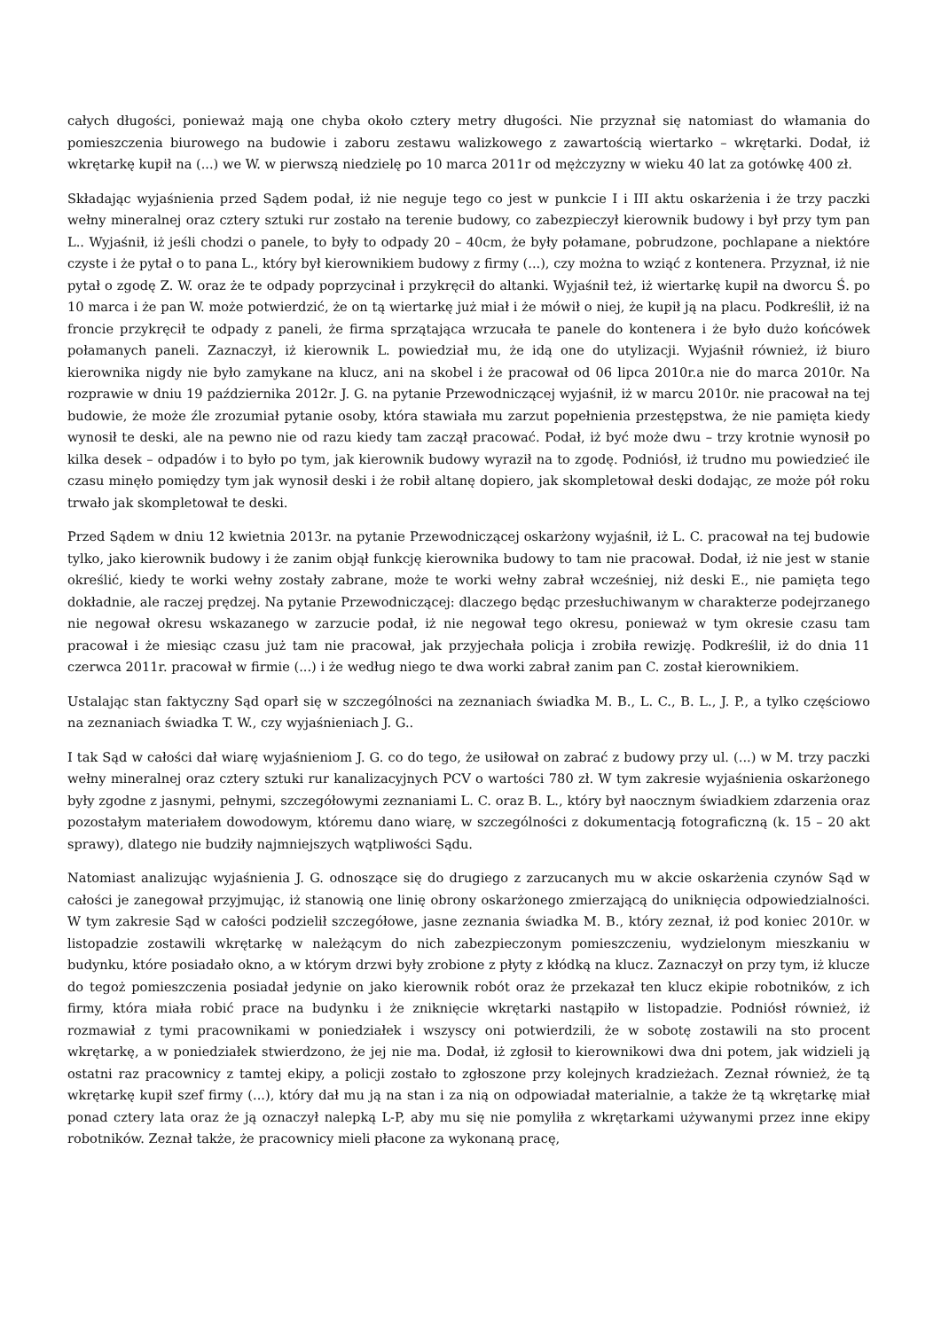całych długości, ponieważ mają one chyba około cztery metry długości. Nie przyznał się natomiast do włamania do pomieszczenia biurowego na budowie i zaboru zestawu walizkowego z zawartością wiertarko – wkrętarki. Dodał, iż wkrętarkę kupił na (...) we W. w pierwszą niedzielę po 10 marca 2011r od mężczyzny w wieku 40 lat za gotówkę 400 zł.
Składając wyjaśnienia przed Sądem podał, iż nie neguje tego co jest w punkcie I i III aktu oskarżenia i że trzy paczki wełny mineralnej oraz cztery sztuki rur zostało na terenie budowy, co zabezpieczył kierownik budowy i był przy tym pan L.. Wyjaśnił, iż jeśli chodzi o panele, to były to odpady 20 – 40cm, że były połamane, pobrudzone, pochlapane a niektóre czyste i że pytał o to pana L., który był kierownikiem budowy z firmy (...), czy można to wziąć z kontenera. Przyznał, iż nie pytał o zgodę Z. W. oraz że te odpady poprzycinał i przykręcił do altanki. Wyjaśnił też, iż wiertarkę kupił na dworcu Ś. po 10 marca i że pan W. może potwierdzić, że on tą wiertarkę już miał i że mówił o niej, że kupił ją na placu. Podkreślił, iż na froncie przykręcił te odpady z paneli, że firma sprzątająca wrzucała te panele do kontenera i że było dużo końcówek połamanych paneli. Zaznaczył, iż kierownik L. powiedział mu, że idą one do utylizacji. Wyjaśnił również, iż biuro kierownika nigdy nie było zamykane na klucz, ani na skobel i że pracował od 06 lipca 2010r.a nie do marca 2010r. Na rozprawie w dniu 19 października 2012r. J. G. na pytanie Przewodniczącej wyjaśnił, iż w marcu 2010r. nie pracował na tej budowie, że może źle zrozumiał pytanie osoby, która stawiała mu zarzut popełnienia przestępstwa, że nie pamięta kiedy wynosił te deski, ale na pewno nie od razu kiedy tam zaczął pracować. Podał, iż być może dwu – trzy krotnie wynosił po kilka desek – odpadów i to było po tym, jak kierownik budowy wyraził na to zgodę. Podniósł, iż trudno mu powiedzieć ile czasu minęło pomiędzy tym jak wynosił deski i że robił altanę dopiero, jak skompletował deski dodając, ze może pół roku trwało jak skompletował te deski.
Przed Sądem w dniu 12 kwietnia 2013r. na pytanie Przewodniczącej oskarżony wyjaśnił, iż L. C. pracował na tej budowie tylko, jako kierownik budowy i że zanim objął funkcję kierownika budowy to tam nie pracował. Dodał, iż nie jest w stanie określić, kiedy te worki wełny zostały zabrane, może te worki wełny zabrał wcześniej, niż deski E., nie pamięta tego dokładnie, ale raczej prędzej. Na pytanie Przewodniczącej: dlaczego będąc przesłuchiwanym w charakterze podejrzanego nie negował okresu wskazanego w zarzucie podał, iż nie negował tego okresu, ponieważ w tym okresie czasu tam pracował i że miesiąc czasu już tam nie pracował, jak przyjechała policja i zrobiła rewizję. Podkreślił, iż do dnia 11 czerwca 2011r. pracował w firmie (...) i że według niego te dwa worki zabrał zanim pan C. został kierownikiem.
Ustalając stan faktyczny Sąd oparł się w szczególności na zeznaniach świadka M. B., L. C., B. L., J. P., a tylko częściowo na zeznaniach świadka T. W., czy wyjaśnieniach J. G..
I tak Sąd w całości dał wiarę wyjaśnieniom J. G. co do tego, że usiłował on zabrać z budowy przy ul. (...) w M. trzy paczki wełny mineralnej oraz cztery sztuki rur kanalizacyjnych PCV o wartości 780 zł. W tym zakresie wyjaśnienia oskarżonego były zgodne z jasnymi, pełnymi, szczegółowymi zeznaniami L. C. oraz B. L., który był naocznym świadkiem zdarzenia oraz pozostałym materiałem dowodowym, któremu dano wiarę, w szczególności z dokumentacją fotograficzną (k. 15 – 20 akt sprawy), dlatego nie budziły najmniejszych wątpliwości Sądu.
Natomiast analizując wyjaśnienia J. G. odnoszące się do drugiego z zarzucanych mu w akcie oskarżenia czynów Sąd w całości je zanegował przyjmując, iż stanowią one linię obrony oskarżonego zmierzającą do uniknięcia odpowiedzialności. W tym zakresie Sąd w całości podzielił szczegółowe, jasne zeznania świadka M. B., który zeznał, iż pod koniec 2010r. w listopadzie zostawili wkrętarkę w należącym do nich zabezpieczonym pomieszczeniu, wydzielonym mieszkaniu w budynku, które posiadało okno, a w którym drzwi były zrobione z płyty z kłódką na klucz. Zaznaczył on przy tym, iż klucze do tegoż pomieszczenia posiadał jedynie on jako kierownik robót oraz że przekazał ten klucz ekipie robotników, z ich firmy, która miała robić prace na budynku i że zniknięcie wkrętarki nastąpiło w listopadzie. Podniósł również, iż rozmawiał z tymi pracownikami w poniedziałek i wszyscy oni potwierdzili, że w sobotę zostawili na sto procent wkrętarkę, a w poniedziałek stwierdzono, że jej nie ma. Dodał, iż zgłosił to kierownikowi dwa dni potem, jak widzieli ją ostatni raz pracownicy z tamtej ekipy, a policji zostało to zgłoszone przy kolejnych kradzieżach. Zeznał również, że tą wkrętarkę kupił szef firmy (...), który dał mu ją na stan i za nią on odpowiadał materialnie, a także że tą wkrętarkę miał ponad cztery lata oraz że ją oznaczył nalepką L-P, aby mu się nie pomyliła z wkrętarkami używanymi przez inne ekipy robotników. Zeznał także, że pracownicy mieli płacone za wykonaną pracę,